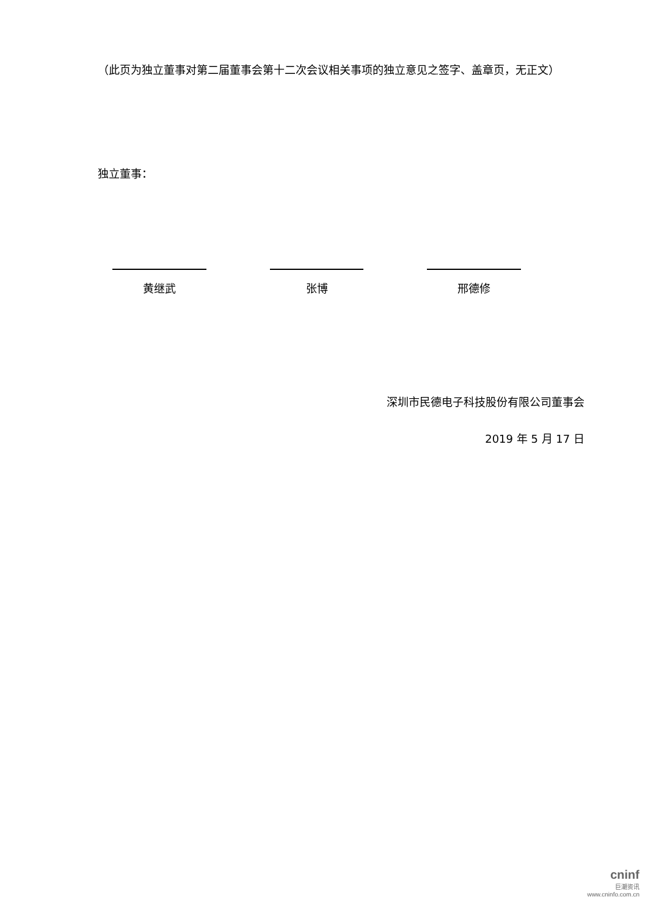（此页为独立董事对第二届董事会第十二次会议相关事项的独立意见之签字、盖章页，无正文）
独立董事：
黄继武 张博 邢德修
深圳市民德电子科技股份有限公司董事会
2019 年 5 月 17 日
cninf
巨潮资讯
www.cninfo.com.cn